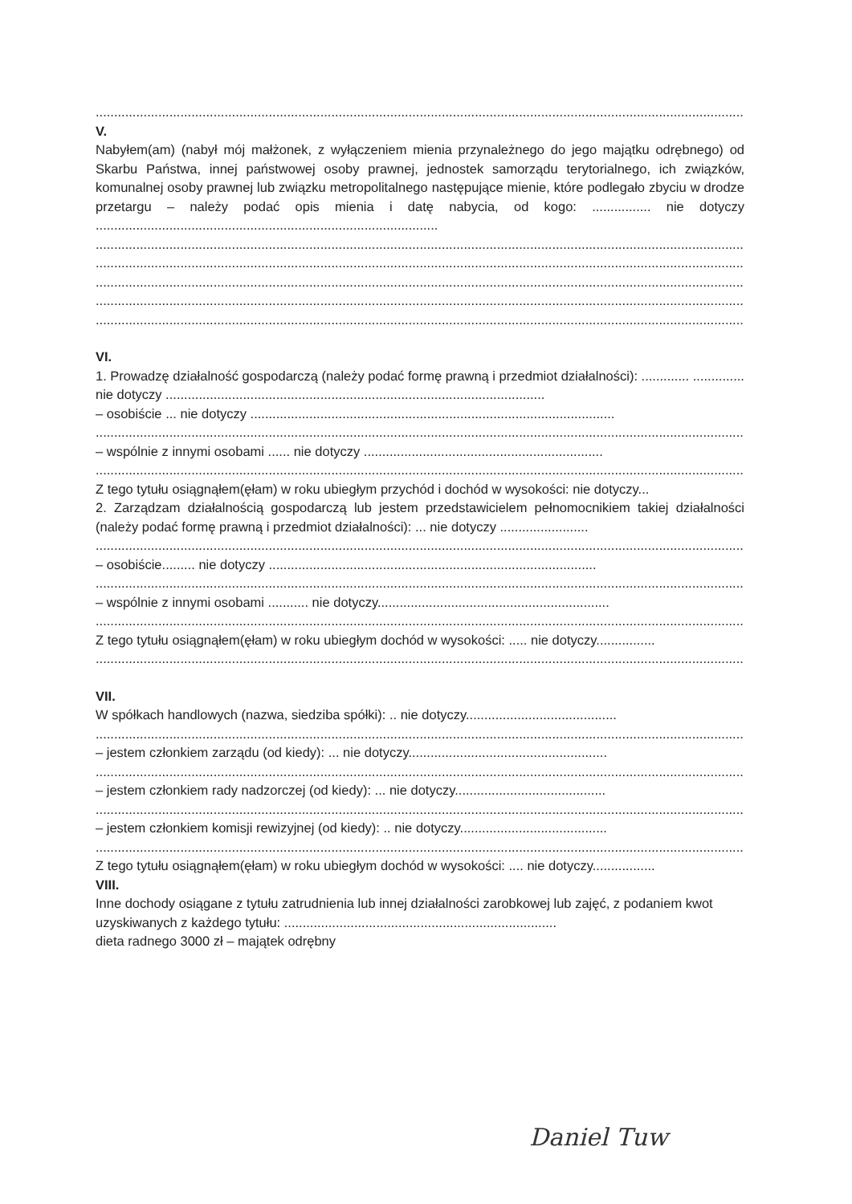................................................................................................................................................................................................
V.
Nabyłem(am) (nabył mój małżonek, z wyłączeniem mienia przynależnego do jego majątku odrębnego) od Skarbu Państwa, innej państwowej osoby prawnej, jednostek samorządu terytorialnego, ich związków, komunalnej osoby prawnej lub związku metropolitalnego następujące mienie, które podlegało zbyciu w drodze przetargu – należy podać opis mienia i datę nabycia, od kogo: ................ nie dotyczy .............................................................................................
................................................................................................................................................................................................
................................................................................................................................................................................................
................................................................................................................................................................................................
................................................................................................................................................................................................
................................................................................................................................................................................................
VI.
1. Prowadzę działalność gospodarczą (należy podać formę prawną i przedmiot działalności): ............. .............. nie dotyczy .......................................................................................................
– osobiście ... nie dotyczy ...................................................................................................
................................................................................................................................................................................................
– wspólnie z innymi osobami ...... nie dotyczy .................................................................
................................................................................................................................................................................................
Z tego tytułu osiągnąłem(ęłam) w roku ubiegłym przychód i dochód w wysokości: nie dotyczy...
2. Zarządzam działalnością gospodarczą lub jestem przedstawicielem pełnomocnikiem takiej działalności (należy podać formę prawną i przedmiot działalności): ... nie dotyczy ........................
................................................................................................................................................................................................
– osobiście......... nie dotyczy .........................................................................................
................................................................................................................................................................................................
– wspólnie z innymi osobami ........... nie dotyczy...............................................................
................................................................................................................................................................................................
Z tego tytułu osiągnąłem(ęłam) w roku ubiegłym dochód w wysokości: ..... nie dotyczy................
................................................................................................................................................................................................
VII.
W spółkach handlowych (nazwa, siedziba spółki): .. nie dotyczy.........................................
................................................................................................................................................................................................
– jestem członkiem zarządu (od kiedy): ... nie dotyczy......................................................
................................................................................................................................................................................................
– jestem członkiem rady nadzorczej (od kiedy): ... nie dotyczy.........................................
................................................................................................................................................................................................
– jestem członkiem komisji rewizyjnej (od kiedy): .. nie dotyczy........................................
................................................................................................................................................................................................
Z tego tytułu osiągnąłem(ęłam) w roku ubiegłym dochód w wysokości: .... nie dotyczy.................
VIII.
Inne dochody osiągane z tytułu zatrudnienia lub innej działalności zarobkowej lub zajęć, z podaniem kwot uzyskiwanych z każdego tytułu: ..........................................................................
dieta radnego 3000 zł – majątek odrębny
Daniel Tuw